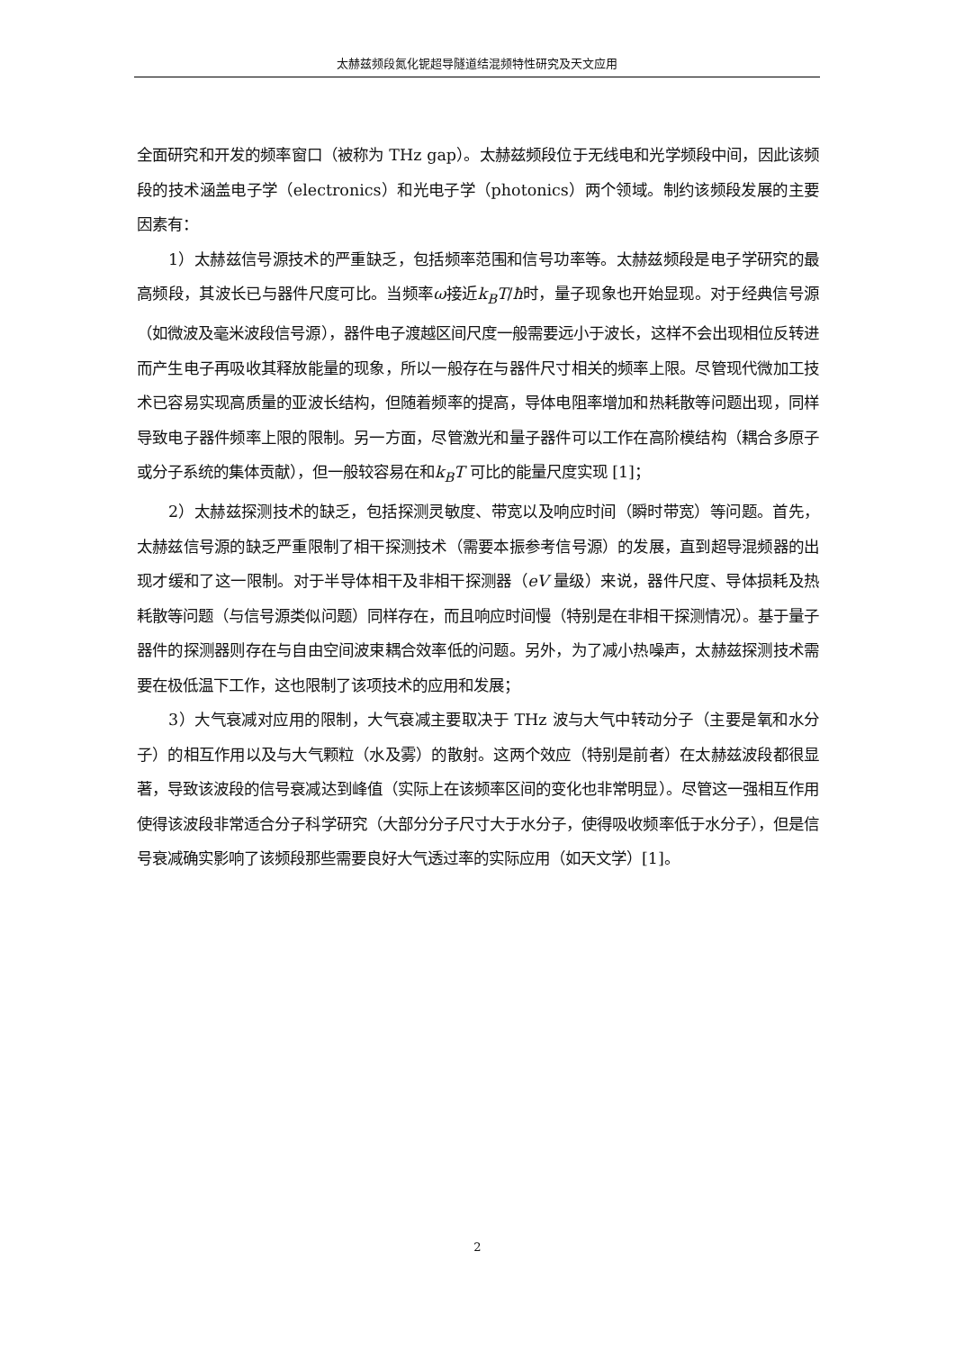太赫兹频段氮化铌超导隧道结混频特性研究及天文应用
全面研究和开发的频率窗口（被称为 THz gap）。太赫兹频段位于无线电和光学频段中间，因此该频段的技术涵盖电子学（electronics）和光电子学（photonics）两个领域。制约该频段发展的主要因素有：
1）太赫兹信号源技术的严重缺乏，包括频率范围和信号功率等。太赫兹频段是电子学研究的最高频段，其波长已与器件尺度可比。当频率ω接近k<sub>B</sub>T/ħ时，量子现象也开始显现。对于经典信号源（如微波及毫米波段信号源），器件电子渡越区间尺度一般需要远小于波长，这样不会出现相位反转进而产生电子再吸收其释放能量的现象，所以一般存在与器件尺寸相关的频率上限。尽管现代微加工技术已容易实现高质量的亚波长结构，但随着频率的提高，导体电阻率增加和热耗散等问题出现，同样导致电子器件频率上限的限制。另一方面，尽管激光和量子器件可以工作在高阶模结构（耦合多原子或分子系统的集体贡献），但一般较容易在和k<sub>B</sub>T 可比的能量尺度实现 [1]；
2）太赫兹探测技术的缺乏，包括探测灵敏度、带宽以及响应时间（瞬时带宽）等问题。首先，太赫兹信号源的缺乏严重限制了相干探测技术（需要本振参考信号源）的发展，直到超导混频器的出现才缓和了这一限制。对于半导体相干及非相干探测器（eV 量级）来说，器件尺度、导体损耗及热耗散等问题（与信号源类似问题）同样存在，而且响应时间慢（特别是在非相干探测情况）。基于量子器件的探测器则存在与自由空间波束耦合效率低的问题。另外，为了减小热噪声，太赫兹探测技术需要在极低温下工作，这也限制了该项技术的应用和发展；
3）大气衰减对应用的限制，大气衰减主要取决于 THz 波与大气中转动分子（主要是氧和水分子）的相互作用以及与大气颗粒（水及雾）的散射。这两个效应（特别是前者）在太赫兹波段都很显著，导致该波段的信号衰减达到峰值（实际上在该频率区间的变化也非常明显）。尽管这一强相互作用使得该波段非常适合分子科学研究（大部分分子尺寸大于水分子，使得吸收频率低于水分子），但是信号衰减确实影响了该频段那些需要良好大气透过率的实际应用（如天文学）[1]。
2